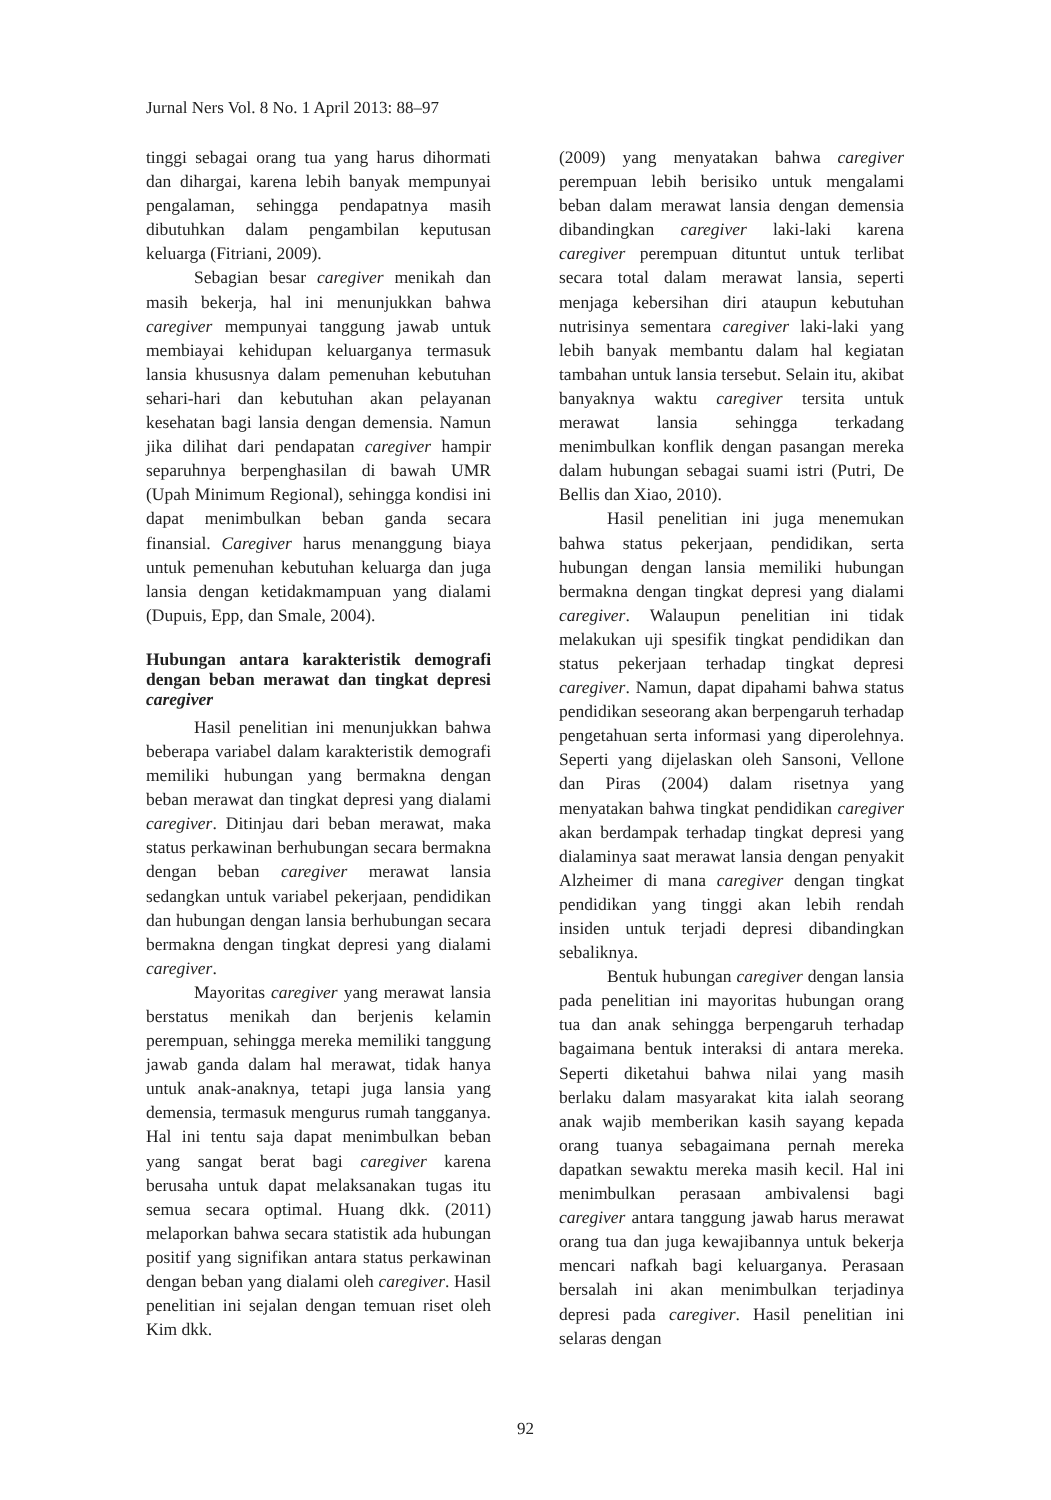Jurnal Ners Vol. 8 No. 1 April 2013: 88–97
tinggi sebagai orang tua yang harus dihormati dan dihargai, karena lebih banyak mempunyai pengalaman, sehingga pendapatnya masih dibutuhkan dalam pengambilan keputusan keluarga (Fitriani, 2009).
Sebagian besar caregiver menikah dan masih bekerja, hal ini menunjukkan bahwa caregiver mempunyai tanggung jawab untuk membiayai kehidupan keluarganya termasuk lansia khususnya dalam pemenuhan kebutuhan sehari-hari dan kebutuhan akan pelayanan kesehatan bagi lansia dengan demensia. Namun jika dilihat dari pendapatan caregiver hampir separuhnya berpenghasilan di bawah UMR (Upah Minimum Regional), sehingga kondisi ini dapat menimbulkan beban ganda secara finansial. Caregiver harus menanggung biaya untuk pemenuhan kebutuhan keluarga dan juga lansia dengan ketidakmampuan yang dialami (Dupuis, Epp, dan Smale, 2004).
Hubungan antara karakteristik demografi dengan beban merawat dan tingkat depresi caregiver
Hasil penelitian ini menunjukkan bahwa beberapa variabel dalam karakteristik demografi memiliki hubungan yang bermakna dengan beban merawat dan tingkat depresi yang dialami caregiver. Ditinjau dari beban merawat, maka status perkawinan berhubungan secara bermakna dengan beban caregiver merawat lansia sedangkan untuk variabel pekerjaan, pendidikan dan hubungan dengan lansia berhubungan secara bermakna dengan tingkat depresi yang dialami caregiver.
Mayoritas caregiver yang merawat lansia berstatus menikah dan berjenis kelamin perempuan, sehingga mereka memiliki tanggung jawab ganda dalam hal merawat, tidak hanya untuk anak-anaknya, tetapi juga lansia yang demensia, termasuk mengurus rumah tangganya. Hal ini tentu saja dapat menimbulkan beban yang sangat berat bagi caregiver karena berusaha untuk dapat melaksanakan tugas itu semua secara optimal. Huang dkk. (2011) melaporkan bahwa secara statistik ada hubungan positif yang signifikan antara status perkawinan dengan beban yang dialami oleh caregiver. Hasil penelitian ini sejalan dengan temuan riset oleh Kim dkk.
(2009) yang menyatakan bahwa caregiver perempuan lebih berisiko untuk mengalami beban dalam merawat lansia dengan demensia dibandingkan caregiver laki-laki karena caregiver perempuan dituntut untuk terlibat secara total dalam merawat lansia, seperti menjaga kebersihan diri ataupun kebutuhan nutrisinya sementara caregiver laki-laki yang lebih banyak membantu dalam hal kegiatan tambahan untuk lansia tersebut. Selain itu, akibat banyaknya waktu caregiver tersita untuk merawat lansia sehingga terkadang menimbulkan konflik dengan pasangan mereka dalam hubungan sebagai suami istri (Putri, De Bellis dan Xiao, 2010).
Hasil penelitian ini juga menemukan bahwa status pekerjaan, pendidikan, serta hubungan dengan lansia memiliki hubungan bermakna dengan tingkat depresi yang dialami caregiver. Walaupun penelitian ini tidak melakukan uji spesifik tingkat pendidikan dan status pekerjaan terhadap tingkat depresi caregiver. Namun, dapat dipahami bahwa status pendidikan seseorang akan berpengaruh terhadap pengetahuan serta informasi yang diperolehnya. Seperti yang dijelaskan oleh Sansoni, Vellone dan Piras (2004) dalam risetnya yang menyatakan bahwa tingkat pendidikan caregiver akan berdampak terhadap tingkat depresi yang dialaminya saat merawat lansia dengan penyakit Alzheimer di mana caregiver dengan tingkat pendidikan yang tinggi akan lebih rendah insiden untuk terjadi depresi dibandingkan sebaliknya.
Bentuk hubungan caregiver dengan lansia pada penelitian ini mayoritas hubungan orang tua dan anak sehingga berpengaruh terhadap bagaimana bentuk interaksi di antara mereka. Seperti diketahui bahwa nilai yang masih berlaku dalam masyarakat kita ialah seorang anak wajib memberikan kasih sayang kepada orang tuanya sebagaimana pernah mereka dapatkan sewaktu mereka masih kecil. Hal ini menimbulkan perasaan ambivalensi bagi caregiver antara tanggung jawab harus merawat orang tua dan juga kewajibannya untuk bekerja mencari nafkah bagi keluarganya. Perasaan bersalah ini akan menimbulkan terjadinya depresi pada caregiver. Hasil penelitian ini selaras dengan
92